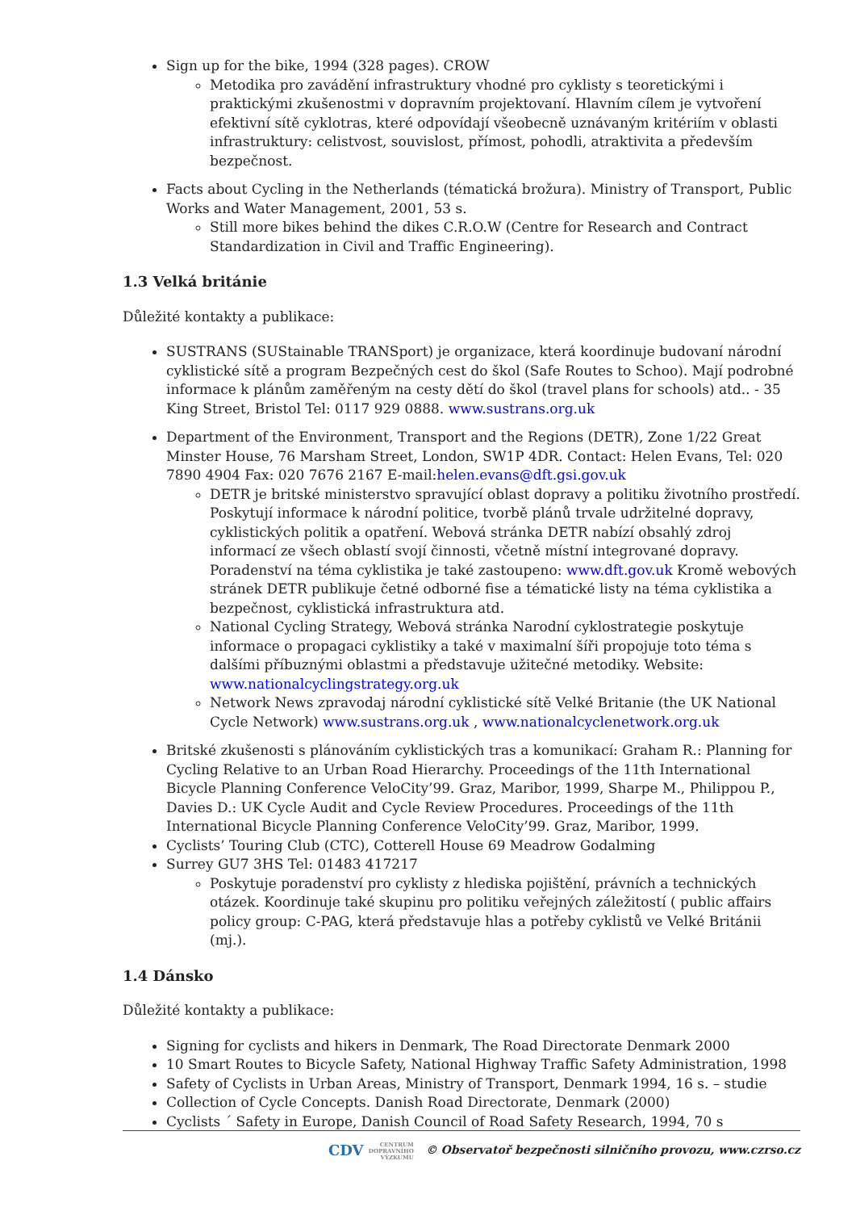Sign up for the bike, 1994 (328 pages). CROW
Metodika pro zavádění infrastruktury vhodné pro cyklisty s teoretickými i praktickými zkušenostmi v dopravním projektovaní. Hlavním cílem je vytvoření efektivní sítě cyklotras, které odpovídají všeobecně uznávaným kritériím v oblasti infrastruktury: celistvost, souvislost, přímost, pohodli, atraktivita a především bezpečnost.
Facts about Cycling in the Netherlands (tématická brožura). Ministry of Transport, Public Works and Water Management, 2001, 53 s.
Still more bikes behind the dikes C.R.O.W (Centre for Research and Contract Standardization in Civil and Traffic Engineering).
1.3 Velká británie
Důležité kontakty a publikace:
SUSTRANS (SUStainable TRANSport) je organizace, která koordinuje budovaní národní cyklistické sítě a program Bezpečných cest do škol (Safe Routes to Schoo). Mají podrobné informace k plánům zaměřeným na cesty dětí do škol (travel plans for schools) atd.. - 35 King Street, Bristol Tel: 0117 929 0888. www.sustrans.org.uk
Department of the Environment, Transport and the Regions (DETR), Zone 1/22 Great Minster House, 76 Marsham Street, London, SW1P 4DR. Contact: Helen Evans, Tel: 020 7890 4904 Fax: 020 7676 2167 E-mail:helen.evans@dft.gsi.gov.uk
DETR je britské ministerstvo spravující oblast dopravy a politiku životního prostředí. Poskytují informace k národní politice, tvorbě plánů trvale udržitelné dopravy, cyklistických politik a opatření. Webová stránka DETR nabízí obsahlý zdroj informací ze všech oblastí svojí činnosti, včetně místní integrované dopravy. Poradenství na téma cyklistika je také zastoupeno: www.dft.gov.uk Kromě webových stránek DETR publikuje četné odborné fise a tématické listy na téma cyklistika a bezpečnost, cyklistická infrastruktura atd.
National Cycling Strategy, Webová stránka Narodní cyklostrategie poskytuje informace o propagaci cyklistiky a také v maximalní šíři propojuje toto téma s dalšími příbuznými oblastmi a představuje užitečné metodiky. Website: www.nationalcyclingstrategy.org.uk
Network News zpravodaj národní cyklistické sítě Velké Britanie (the UK National Cycle Network) www.sustrans.org.uk , www.nationalcyclenetwork.org.uk
Britské zkušenosti s plánováním cyklistických tras a komunikací: Graham R.: Planning for Cycling Relative to an Urban Road Hierarchy. Proceedings of the 11th International Bicycle Planning Conference VeloCity’99. Graz, Maribor, 1999, Sharpe M., Philippou P., Davies D.: UK Cycle Audit and Cycle Review Procedures. Proceedings of the 11th International Bicycle Planning Conference VeloCity’99. Graz, Maribor, 1999.
Cyclists’ Touring Club (CTC), Cotterell House 69 Meadrow Godalming
Surrey GU7 3HS Tel: 01483 417217
Poskytuje poradenství pro cyklisty z hlediska pojištění, právních a technických otázek. Koordinuje také skupinu pro politiku veřejných záležitostí ( public affairs policy group: C-PAG, která představuje hlas a potřeby cyklistů ve Velké Británii (mj.).
1.4 Dánsko
Důležité kontakty a publikace:
Signing for cyclists and hikers in Denmark, The Road Directorate Denmark 2000
10 Smart Routes to Bicycle Safety, National Highway Traffic Safety Administration, 1998
Safety of Cyclists in Urban Areas, Ministry of Transport, Denmark 1994, 16 s. – studie
Collection of Cycle Concepts. Danish Road Directorate, Denmark (2000)
Cyclists ´ Safety in Europe, Danish Council of Road Safety Research, 1994, 70 s
CDV CENTRUM
DOPRAVNÍHO
VÝZKUMU © Observatoř bezpečnosti silničního provozu, www.czrso.cz